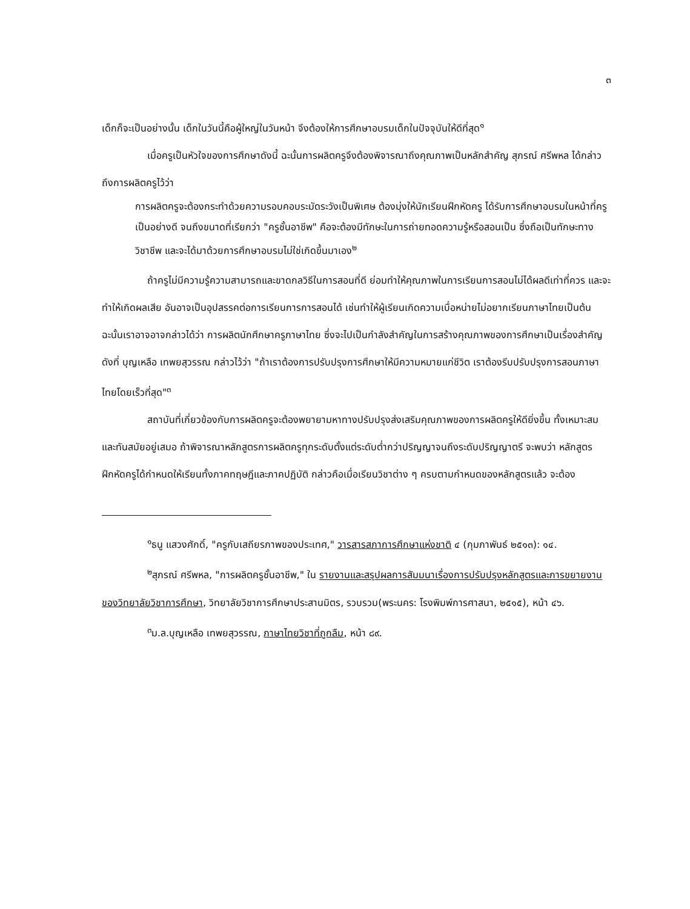๓
เด็กก็จะเป็นอย่างนั้น เด็กในวันนี้คือผู้ใหญ่ในวันหน้า จึงต้องให้การศึกษาอบรมเด็กในปัจจุบันให้ดีที่สุด<sup>๑</sup>
เมื่อครูเป็นหัวใจของการศึกษาดังนี้ ฉะนั้นการผลิตครูจึงต้องพิจารณาถึงคุณภาพเป็นหลักสำคัญ สุภรณ์ ศรีพหล ได้กล่าวถึงการผลิตครูไว้ว่า
การผลิตครูจะต้องกระทำด้วยความรอบคอบระมัดระวังเป็นพิเศษ ต้องมุ่งให้นักเรียนฝึกหัดครู ได้รับการศึกษาอบรมในหน้าที่ครูเป็นอย่างดี จนถึงขนาดที่เรียกว่า "ครูชั้นอาชีพ" คือจะต้องมีทักษะในการถ่ายทอดความรู้หรือสอนเป็น ซึ่งถือเป็นทักษะทางวิชาชีพ และจะได้มาด้วยการศึกษาอบรมไม่ใช่เกิดขึ้นมาเอง<sup>๒</sup>
ถ้าครูไม่มีความรู้ความสามารถและขาดกลวิธีในการสอนที่ดี ย่อมทำให้คุณภาพในการเรียนการสอนไม่ได้ผลดีเท่าที่ควร และจะทำให้เกิดผลเสีย อันอาจเป็นอุปสรรคต่อการเรียนการการสอนได้ เช่นทำให้ผู้เรียนเกิดความเบื่อหน่ายไม่อยากเรียนภาษาไทยเป็นต้น ฉะนั้นเราอาจอาจกล่าวได้ว่า การผลิตนักศึกษาครูภาษาไทย ซึ่งจะไปเป็นกำลังสำคัญในการสร้างคุณภาพของการศึกษาเป็นเรื่องสำคัญ ดังที่ บุญเหลือ เทพยสุวรรณ กล่าวไว้ว่า "ถ้าเราต้องการปรับปรุงการศึกษาให้มีความหมายแก่ชีวิต เราต้องรีบปรับปรุงการสอนภาษาไทยโดยเร็วที่สุด"<sup>๓</sup>
สถาบันที่เกี่ยวข้องกับการผลิตครูจะต้องพยายามหาทางปรับปรุงส่งเสริมคุณภาพของการผลิตครูให้ดียิ่งขึ้น ทั้งเหมาะสมและทันสมัยอยู่เสมอ ถ้าพิจารณาหลักสูตรการผลิตครูทุกระดับตั้งแต่ระดับต่ำกว่าปริญญาจนถึงระดับปริญญาตรี จะพบว่า หลักสูตรฝึกหัดครูได้กำหนดให้เรียนทั้งภาคทฤษฎีและภาคปฏิบัติ กล่าวคือเมื่อเรียนวิชาต่าง ๆ ครบตามกำหนดของหลักสูตรแล้ว จะต้อง
<sup>๑</sup> ธนู แสวงศักดิ์, "ครูกับเสถียรภาพของประเทศ," วารสารสภาการศึกษาแห่งชาติ ๔ (กุมภาพันธ์ ๒๕๑๓): ๑๔.
<sup>๒</sup> สุภรณ์ ศรีพหล, "การผลิตครูชั้นอาชีพ," ใน รายงานและสรุปผลการสัมมนาเรื่องการปรับปรุงหลักสูตรและการขยายงานของวิทยาลัยวิชาการศึกษา, วิทยาลัยวิชาการศึกษาประสานมิตร, รวบรวม(พระนคร: โรงพิมพ์การศาสนา, ๒๕๑๕), หน้า ๔๖.
<sup>๓</sup> ม.ล.บุญเหลือ เทพยสุวรรณ, ภาษาไทยวิชาที่ถูกลืม, หน้า ๘๙.